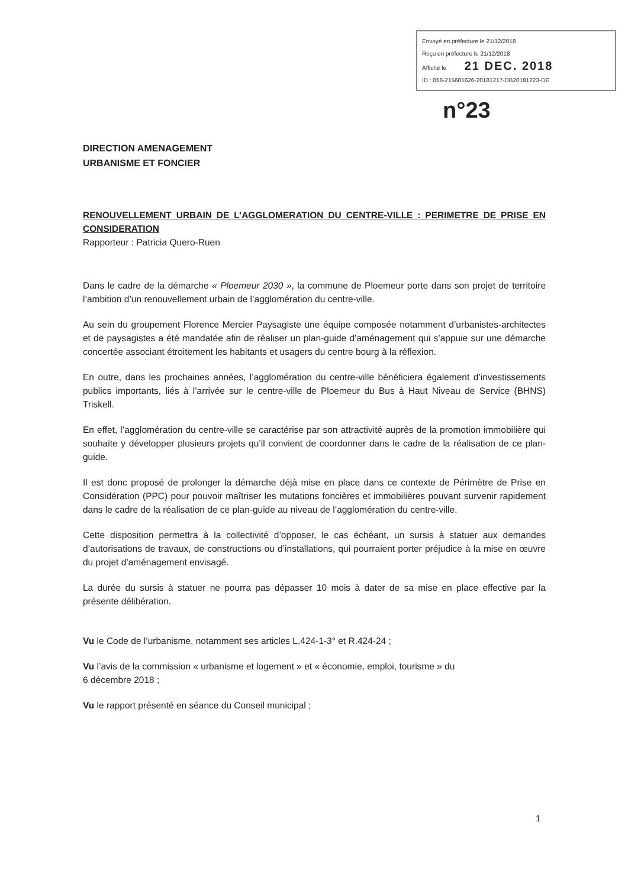Envoyé en préfecture le 21/12/2018
Reçu en préfecture le 21/12/2018
Affiché le 21 DEC. 2018
ID : 056-215601626-20181217-DB20181223-DE
n°23
DIRECTION AMENAGEMENT
URBANISME ET FONCIER
RENOUVELLEMENT URBAIN DE L’AGGLOMERATION DU CENTRE-VILLE : PERIMETRE DE PRISE EN CONSIDERATION
Rapporteur : Patricia Quero-Ruen
Dans le cadre de la démarche « Ploemeur 2030 », la commune de Ploemeur porte dans son projet de territoire l’ambition d’un renouvellement urbain de l’agglomération du centre-ville.
Au sein du groupement Florence Mercier Paysagiste une équipe composée notamment d’urbanistes-architectes et de paysagistes a été mandatée afin de réaliser un plan-guide d’aménagement qui s’appuie sur une démarche concertée associant étroitement les habitants et usagers du centre bourg à la réflexion.
En outre, dans les prochaines années, l’agglomération du centre-ville bénéficiera également d’investissements publics importants, liés à l’arrivée sur le centre-ville de Ploemeur du Bus à Haut Niveau de Service (BHNS) Triskell.
En effet, l’agglomération du centre-ville se caractérise par son attractivité auprès de la promotion immobilière qui souhaite y développer plusieurs projets qu’il convient de coordonner dans le cadre de la réalisation de ce plan-guide.
Il est donc proposé de prolonger la démarche déjà mise en place dans ce contexte de Périmètre de Prise en Considération (PPC) pour pouvoir maîtriser les mutations foncières et immobilières pouvant survenir rapidement dans le cadre de la réalisation de ce plan-guide au niveau de l’agglomération du centre-ville.
Cette disposition permettra à la collectivité d’opposer, le cas échéant, un sursis à statuer aux demandes d’autorisations de travaux, de constructions ou d’installations, qui pourraient porter préjudice à la mise en œuvre du projet d’aménagement envisagé.
La durée du sursis à statuer ne pourra pas dépasser 10 mois à dater de sa mise en place effective par la présente délibération.
Vu le Code de l’urbanisme, notamment ses articles L.424-1-3° et R.424-24 ;
Vu l’avis de la commission « urbanisme et logement » et « économie, emploi, tourisme » du
6 décembre 2018 ;
Vu le rapport présenté en séance du Conseil municipal ;
1